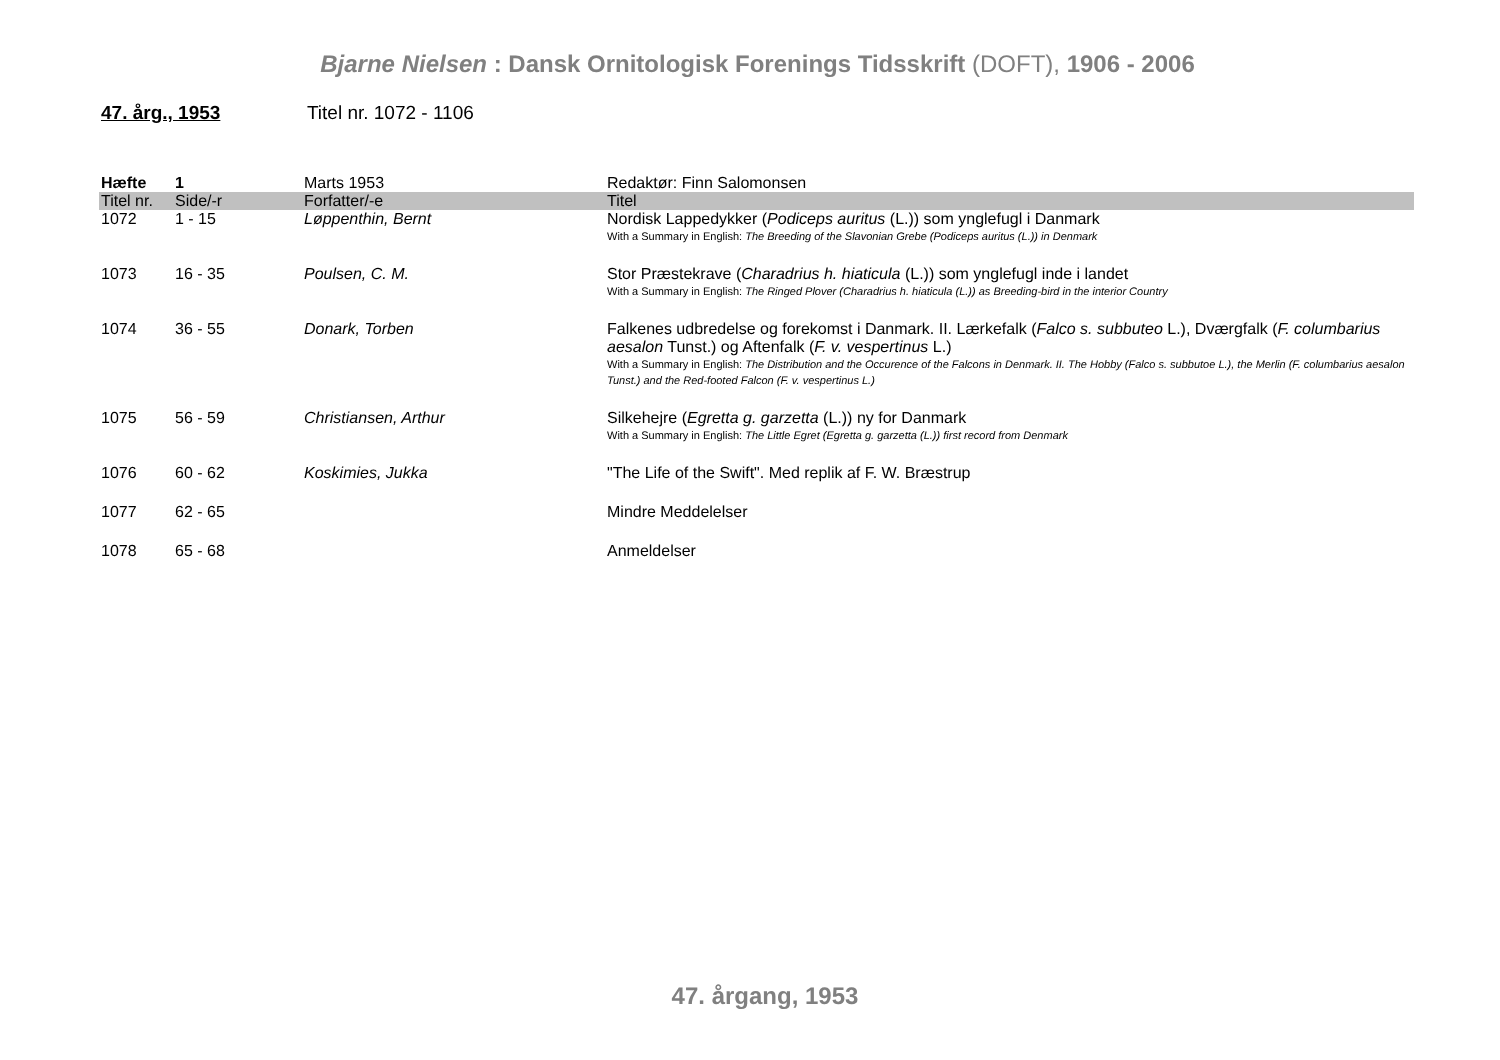Bjarne Nielsen : Dansk Ornitologisk Forenings Tidsskrift (DOFT), 1906 - 2006
47. årg., 1953 Titel nr. 1072 - 1106
| Hæfte | 1 | Marts 1953 | Redaktør: Finn Salomonsen |
| Titel nr. | Side/-r | Forfatter/-e | Titel |
| 1072 | 1 - 15 | Løppenthin, Bernt | Nordisk Lappedykker ( Podiceps auritus (L.)) som ynglefugl i Danmark With a Summary in English: The Breeding of the Slavonian Grebe (Podiceps auritus (L.)) in Denmark |
| 1073 | 16 - 35 | Poulsen, C. M. | Stor Præstekrave ( Charadrius h. hiaticula (L.)) som ynglefugl inde i landet With a Summary in English: The Ringed Plover (Charadrius h. hiaticula (L.)) as Breeding-bird in the interior Country |
| 1074 | 36 - 55 | Donark, Torben | Falkenes udbredelse og forekomst i Danmark. II. Lærkefalk ( Falco s. subbuteo L.), Dværgfalk ( F. columbarius aesalon Tunst.) og Aftenfalk ( F. v. vespertinus L.) With a Summary in English: The Distribution and the Occurence of the Falcons in Denmark. II. The Hobby (Falco s. subbutoe L.), the Merlin (F. columbarius aesalon Tunst.) and the Red-footed Falcon (F. v. vespertinus L.) |
| 1075 | 56 - 59 | Christiansen, Arthur | Silkehejre ( Egretta g. garzetta (L.)) ny for Danmark With a Summary in English: The Little Egret (Egretta g. garzetta (L.)) first record from Denmark |
| 1076 | 60 - 62 | Koskimies, Jukka | "The Life of the Swift". Med replik af F. W. Bræstrup |
| 1077 | 62 - 65 | | Mindre Meddelelser |
| 1078 | 65 - 68 | | Anmeldelser |
47. årgang, 1953